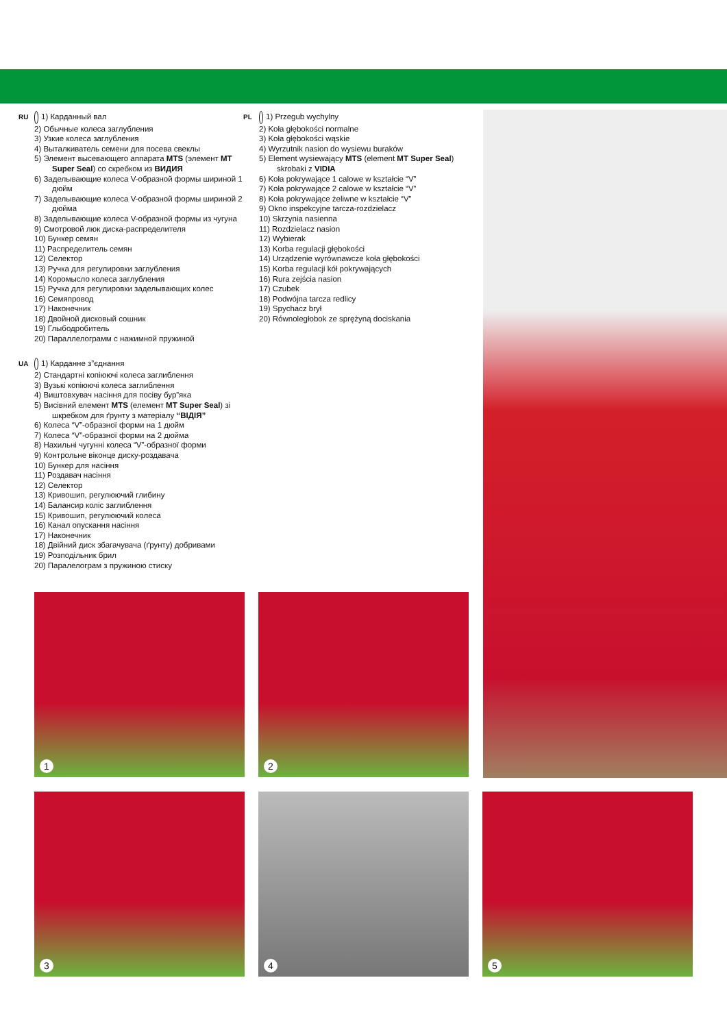RU 1) Карданный вал
2) Обычные колеса заглубления
3) Узкие колеса заглубления
4) Выталкиватель семени для посева свеклы
5) Элемент высевающего аппарата MTS (элемент MT Super Seal) со скребком из ВИДИЯ
6) Заделывающие колеса V-образной формы шириной 1 дюйм
7) Заделывающие колеса V-образной формы шириной 2 дюйма
8) Заделывающие колеса V-образной формы из чугуна
9) Смотровой люк диска-распределителя
10) Бункер семян
11) Распределитель семян
12) Селектор
13) Ручка для регулировки заглубления
14) Коромысло колеса заглубления
15) Ручка для регулировки заделывающих колес
16) Семяпровод
17) Наконечник
18) Двойной дисковый сошник
19) Глыбодробитель
20) Параллелограмм с нажимной пружиной
UA 1) Карданне з”єднання
2) Стандартні копіюючі колеса заглиблення
3) Вузькі копіюючі колеса заглиблення
4) Виштовхувач насіння для посіву бур”яка
5) Висівний елемент MTS (елемент MT Super Seal) зі шкребком для ґрунту з матеріалу “ВІДІЯ”
6) Колеса “V”-образної форми на 1 дюйм
7) Колеса “V”-образної форми на 2 дюйма
8) Нахильні чугунні колеса “V”-образної форми
9) Контрольне віконце диску-роздавача
10) Бункер для насіння
11) Роздавач насіння
12) Селектор
13) Кривошип, регулюючий глибину
14) Балансир колiс заглиблення
15) Кривошип, регулюючий колеса
16) Канал опускання насіння
17) Наконечник
18) Двійний диск збагачувача (ґрунту) добривами
19) Розподільник брил
20) Паралелограм з пружиною стиску
PL 1) Przegub wychylny
2) Koła głębokości normalne
3) Koła głębokości wąskie
4) Wyrzutnik nasion do wysiewu buraków
5) Element wysiewający MTS (element MT Super Seal) skrobaki z VIDIA
6) Koła pokrywające 1 calowe w kształcie “V”
7) Koła pokrywające 2 calowe w kształcie “V”
8) Koła pokrywające żeliwne w kształcie “V”
9) Okno inspekcyjne tarcza-rozdzielacz
10) Skrzynia nasienna
11) Rozdzielacz nasion
12) Wybierak
13) Korba regulacji głębokości
14) Urządzenie wyrównawcze koła głębokości
15) Korba regulacji kół pokrywających
16) Rura zejścia nasion
17) Czubek
18) Podwójna tarcza redlicy
19) Spychacz brył
20) Równoległobok ze sprężyną dociskania
1 2
3 4 5